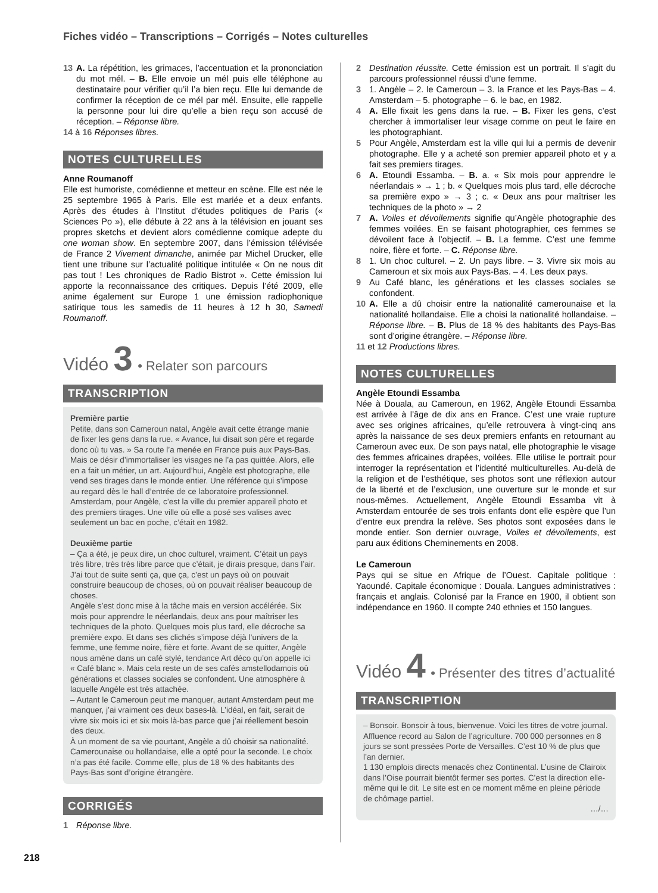Fiches vidéo – Transcriptions – Corrigés – Notes culturelles
13 A. La répétition, les grimaces, l’accentuation et la prononciation du mot mél. – B. Elle envoie un mél puis elle téléphone au destinataire pour vérifier qu’il l’a bien reçu. Elle lui demande de confirmer la réception de ce mél par mél. Ensuite, elle rappelle la personne pour lui dire qu’elle a bien reçu son accusé de réception. – Réponse libre.
14 à 16 Réponses libres.
NOTES CULTURELLES
Anne Roumanoff
Elle est humoriste, comédienne et metteur en scène. Elle est née le 25 septembre 1965 à Paris. Elle est mariée et a deux enfants. Après des études à l’Institut d’études politiques de Paris (« Sciences Po »), elle débute à 22 ans à la télévision en jouant ses propres sketchs et devient alors comédienne comique adepte du one woman show. En septembre 2007, dans l’émission télévisée de France 2 Vivement dimanche, animée par Michel Drucker, elle tient une tribune sur l’actualité politique intitulée « On ne nous dit pas tout ! Les chroniques de Radio Bistrot ». Cette émission lui apporte la reconnaissance des critiques. Depuis l’été 2009, elle anime également sur Europe 1 une émission radiophonique satirique tous les samedis de 11 heures à 12 h 30, Samedi Roumanoff.
Vidéo 3 • Relater son parcours
TRANSCRIPTION
Première partie
Petite, dans son Cameroun natal, Angèle avait cette étrange manie de fixer les gens dans la rue. « Avance, lui disait son père et regarde donc où tu vas. » Sa route l’a menée en France puis aux Pays-Bas. Mais ce désir d’immortaliser les visages ne l’a pas quittée. Alors, elle en a fait un métier, un art. Aujourd’hui, Angèle est photographe, elle vend ses tirages dans le monde entier. Une référence qui s’impose au regard dès le hall d’entrée de ce laboratoire professionnel. Amsterdam, pour Angèle, c’est la ville du premier appareil photo et des premiers tirages. Une ville où elle a posé ses valises avec seulement un bac en poche, c’était en 1982.
Deuxième partie
– Ça a été, je peux dire, un choc culturel, vraiment. C’était un pays très libre, très très libre parce que c’était, je dirais presque, dans l’air. J’ai tout de suite senti ça, que ça, c’est un pays où on pouvait construire beaucoup de choses, où on pouvait réaliser beaucoup de choses.
Angèle s’est donc mise à la tâche mais en version accélérée. Six mois pour apprendre le néerlandais, deux ans pour maîtriser les techniques de la photo. Quelques mois plus tard, elle décroche sa première expo. Et dans ses clichés s’impose déjà l’univers de la femme, une femme noire, fière et forte. Avant de se quitter, Angèle nous amène dans un café stylé, tendance Art déco qu’on appelle ici « Café blanc ». Mais cela reste un de ses cafés amstellodamois où générations et classes sociales se confondent. Une atmosphère à laquelle Angèle est très attachée.
– Autant le Cameroun peut me manquer, autant Amsterdam peut me manquer, j’ai vraiment ces deux bases-là. L’idéal, en fait, serait de vivre six mois ici et six mois là-bas parce que j’ai réellement besoin des deux.
À un moment de sa vie pourtant, Angèle a dû choisir sa nationalité. Camerounaise ou hollandaise, elle a opté pour la seconde. Le choix n’a pas été facile. Comme elle, plus de 18 % des habitants des Pays-Bas sont d’origine étrangère.
CORRIGÉS
1 Réponse libre.
2 Destination réussite. Cette émission est un portrait. Il s’agit du parcours professionnel réussi d’une femme.
3 1. Angèle – 2. le Cameroun – 3. la France et les Pays-Bas – 4. Amsterdam – 5. photographe – 6. le bac, en 1982.
4 A. Elle fixait les gens dans la rue. – B. Fixer les gens, c’est chercher à immortaliser leur visage comme on peut le faire en les photographiant.
5 Pour Angèle, Amsterdam est la ville qui lui a permis de devenir photographe. Elle y a acheté son premier appareil photo et y a fait ses premiers tirages.
6 A. Etoundi Essamba. – B. a. « Six mois pour apprendre le néerlandais » → 1 ; b. « Quelques mois plus tard, elle décroche sa première expo » → 3 ; c. « Deux ans pour maîtriser les techniques de la photo » → 2
7 A. Voiles et dévoilements signifie qu’Angèle photographie des femmes voilées. En se faisant photographier, ces femmes se dévoilent face à l’objectif. – B. La femme. C’est une femme noire, fière et forte. – C. Réponse libre.
8 1. Un choc culturel. – 2. Un pays libre. – 3. Vivre six mois au Cameroun et six mois aux Pays-Bas. – 4. Les deux pays.
9 Au Café blanc, les générations et les classes sociales se confondent.
10 A. Elle a dû choisir entre la nationalité camerounaise et la nationalité hollandaise. Elle a choisi la nationalité hollandaise. – Réponse libre. – B. Plus de 18 % des habitants des Pays-Bas sont d’origine étrangère. – Réponse libre.
11 et 12 Productions libres.
NOTES CULTURELLES
Angèle Etoundi Essamba
Née à Douala, au Cameroun, en 1962, Angèle Etoundi Essamba est arrivée à l’âge de dix ans en France. C’est une vraie rupture avec ses origines africaines, qu’elle retrouvera à vingt-cinq ans après la naissance de ses deux premiers enfants en retournant au Cameroun avec eux. De son pays natal, elle photographie le visage des femmes africaines drapées, voilées. Elle utilise le portrait pour interroger la représentation et l’identité multiculturelles. Au-delà de la religion et de l’esthétique, ses photos sont une réflexion autour de la liberté et de l’exclusion, une ouverture sur le monde et sur nous-mêmes. Actuellement, Angèle Etoundi Essamba vit à Amsterdam entourée de ses trois enfants dont elle espère que l’un d’entre eux prendra la relève. Ses photos sont exposées dans le monde entier. Son dernier ouvrage, Voiles et dévoilements, est paru aux éditions Cheminements en 2008.
Le Cameroun
Pays qui se situe en Afrique de l’Ouest. Capitale politique : Yaoundé. Capitale économique : Douala. Langues administratives : français et anglais. Colonisé par la France en 1900, il obtient son indépendance en 1960. Il compte 240 ethnies et 150 langues.
Vidéo 4 • Présenter des titres d’actualité
TRANSCRIPTION
– Bonsoir. Bonsoir à tous, bienvenue. Voici les titres de votre journal. Affluence record au Salon de l’agriculture. 700 000 personnes en 8 jours se sont pressées Porte de Versailles. C’est 10 % de plus que l’an dernier.
1 130 emplois directs menacés chez Continental. L’usine de Clairoix dans l’Oise pourrait bientôt fermer ses portes. C’est la direction elle-même qui le dit. Le site est en ce moment même en pleine période de chômage partiel.
…/…
218